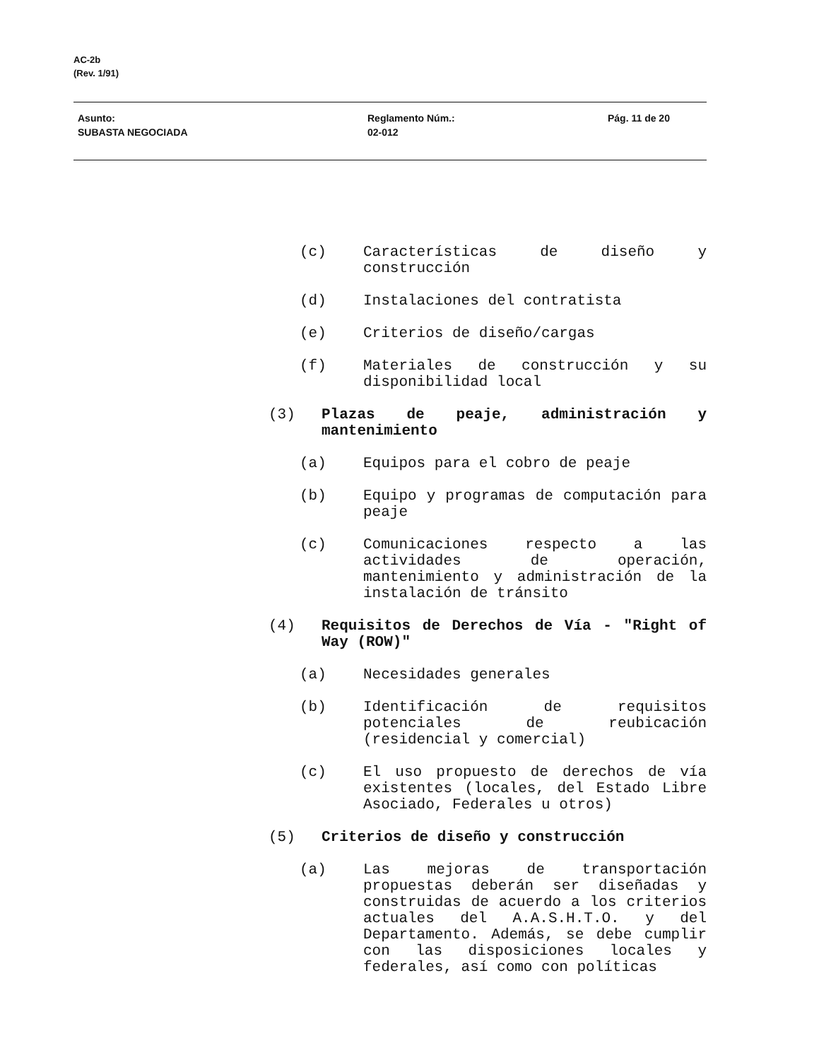AC-2b
(Rev. 1/91)
Asunto:
SUBASTA NEGOCIADA
Reglamento Núm.:
02-012
Pág. 11 de 20
(c) Características de diseño y construcción
(d) Instalaciones del contratista
(e) Criterios de diseño/cargas
(f) Materiales de construcción y su disponibilidad local
(3) Plazas de peaje, administración y mantenimiento
(a) Equipos para el cobro de peaje
(b) Equipo y programas de computación para peaje
(c) Comunicaciones respecto a las actividades de operación, mantenimiento y administración de la instalación de tránsito
(4) Requisitos de Derechos de Vía - "Right of Way (ROW)"
(a) Necesidades generales
(b) Identificación de requisitos potenciales de reubicación (residencial y comercial)
(c) El uso propuesto de derechos de vía existentes (locales, del Estado Libre Asociado, Federales u otros)
(5) Criterios de diseño y construcción
(a) Las mejoras de transportación propuestas deberán ser diseñadas y construidas de acuerdo a los criterios actuales del A.A.S.H.T.O. y del Departamento. Además, se debe cumplir con las disposiciones locales y federales, así como con políticas